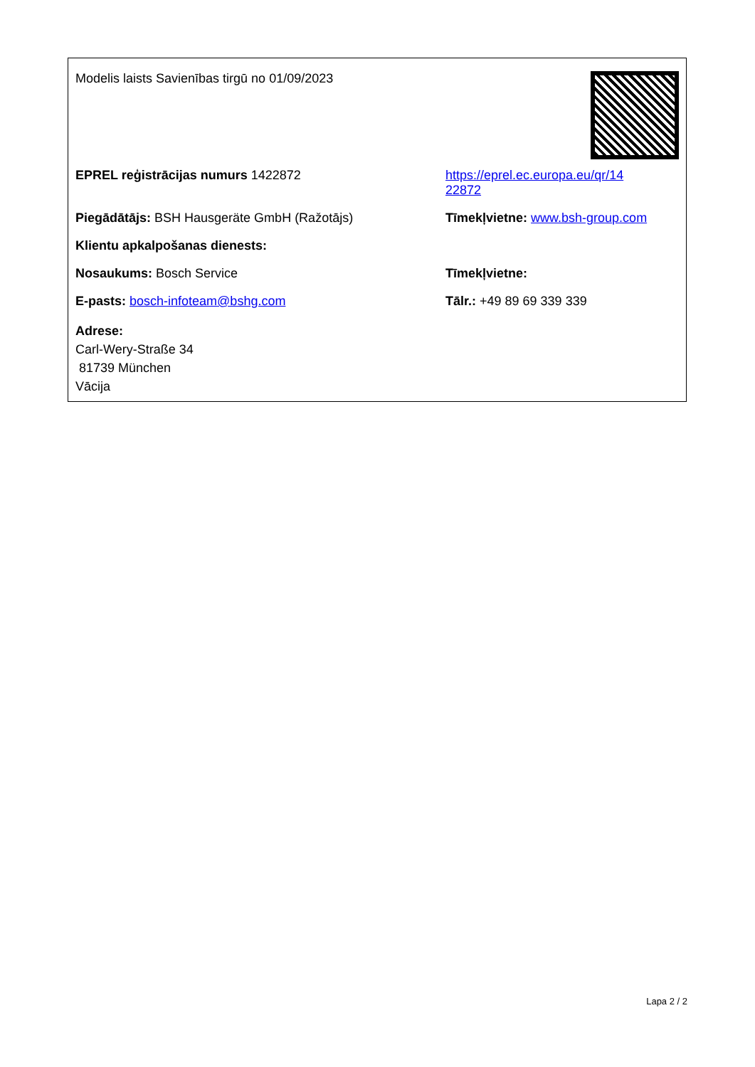Modelis laists Savienības tirgū no 01/09/2023
EPREL reģistrācijas numurs 1422872 https://eprel.ec.europa.eu/qr/14
22872
Piegādātājs: BSH Hausgeräte GmbH (Ražotājs) Tīmekļvietne: www.bsh-group.com
Klientu apkalpošanas dienests:
Nosaukums: Bosch Service Tīmekļvietne:
E-pasts: bosch-infoteam@bshg.com Tālr.: +49 89 69 339 339
Adrese:
Carl-Wery-Straße 34
81739 München
Vācija
Lapa 2 / 2